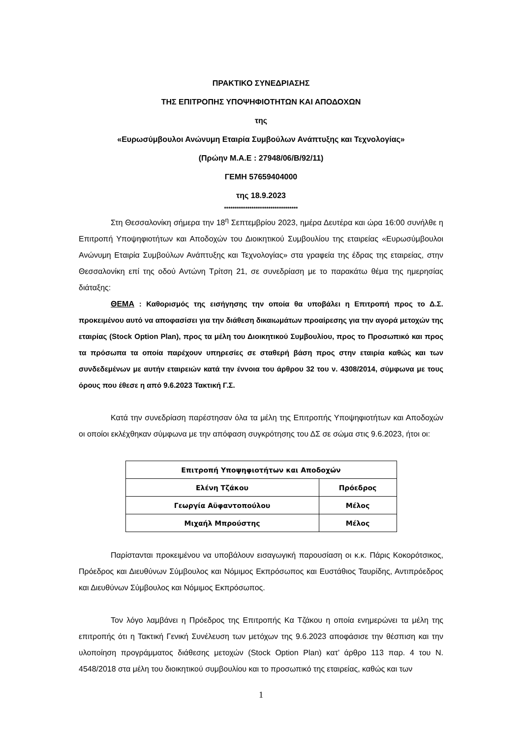ΠΡΑΚΤΙΚΟ ΣΥΝΕΔΡΙΑΣΗΣ
ΤΗΣ ΕΠΙΤΡΟΠΗΣ ΥΠΟΨΗΦΙΟΤΗΤΩΝ ΚΑΙ ΑΠΟΔΟΧΩΝ
της
«Ευρωσύμβουλοι Ανώνυμη Εταιρία Συμβούλων Ανάπτυξης και Τεχνολογίας»
(Πρώην Μ.Α.Ε : 27948/06/Β/92/11)
ΓΕΜΗ 57659404000
της 18.9.2023
***********************************
Στη Θεσσαλονίκη σήμερα την 18<sup>η</sup> Σεπτεμβρίου 2023, ημέρα Δευτέρα και ώρα 16:00 συνήλθε η Επιτροπή Υποψηφιοτήτων και Αποδοχών του Διοικητικού Συμβουλίου της εταιρείας «Ευρωσύμβουλοι Ανώνυμη Εταιρία Συμβούλων Ανάπτυξης και Τεχνολογίας» στα γραφεία της έδρας της εταιρείας, στην Θεσσαλονίκη επί της οδού Αντώνη Τρίτση 21, σε συνεδρίαση με το παρακάτω θέμα της ημερησίας διάταξης:
ΘΕΜΑ : Καθορισμός της εισήγησης την οποία θα υποβάλει η Επιτροπή προς το Δ.Σ. προκειμένου αυτό να αποφασίσει για την διάθεση δικαιωμάτων προαίρεσης για την αγορά μετοχών της εταιρίας (Stock Option Plan), προς τα μέλη του Διοικητικού Συμβουλίου, προς το Προσωπικό και προς τα πρόσωπα τα οποία παρέχουν υπηρεσίες σε σταθερή βάση προς στην εταιρία καθώς και των συνδεδεμένων με αυτήν εταιρειών κατά την έννοια του άρθρου 32 του ν. 4308/2014, σύμφωνα με τους όρους που έθεσε η από 9.6.2023 Τακτική Γ.Σ.
Κατά την συνεδρίαση παρέστησαν όλα τα μέλη της Επιτροπής Υποψηφιοτήτων και Αποδοχών οι οποίοι εκλέχθηκαν σύμφωνα με την απόφαση συγκρότησης του ΔΣ σε σώμα στις 9.6.2023, ήτοι οι:
| Επιτροπή Υποψηφιοτήτων και Αποδοχών | |
| --- | --- |
| Ελένη Τζάκου | Πρόεδρος |
| Γεωργία Αϋφαντοπούλου | Μέλος |
| Μιχαήλ Μπρούστης | Μέλος |
Παρίστανται προκειμένου να υποβάλουν εισαγωγική παρουσίαση οι κ.κ. Πάρις Κοκορότσικος, Πρόεδρος και Διευθύνων Σύμβουλος και Νόμιμος Εκπρόσωπος και Ευστάθιος Ταυρίδης, Αντιπρόεδρος και Διευθύνων Σύμβουλος και Νόμιμος Εκπρόσωπος.
Τον λόγο λαμβάνει η Πρόεδρος της Επιτροπής Κα Τζάκου η οποία ενημερώνει τα μέλη της επιτροπής ότι η Τακτική Γενική Συνέλευση των μετόχων της 9.6.2023 αποφάσισε την θέσπιση και την υλοποίηση προγράμματος διάθεσης μετοχών (Stock Option Plan) κατ’ άρθρο 113 παρ. 4 του Ν. 4548/2018 στα μέλη του διοικητικού συμβουλίου και το προσωπικό της εταιρείας, καθώς και των
1